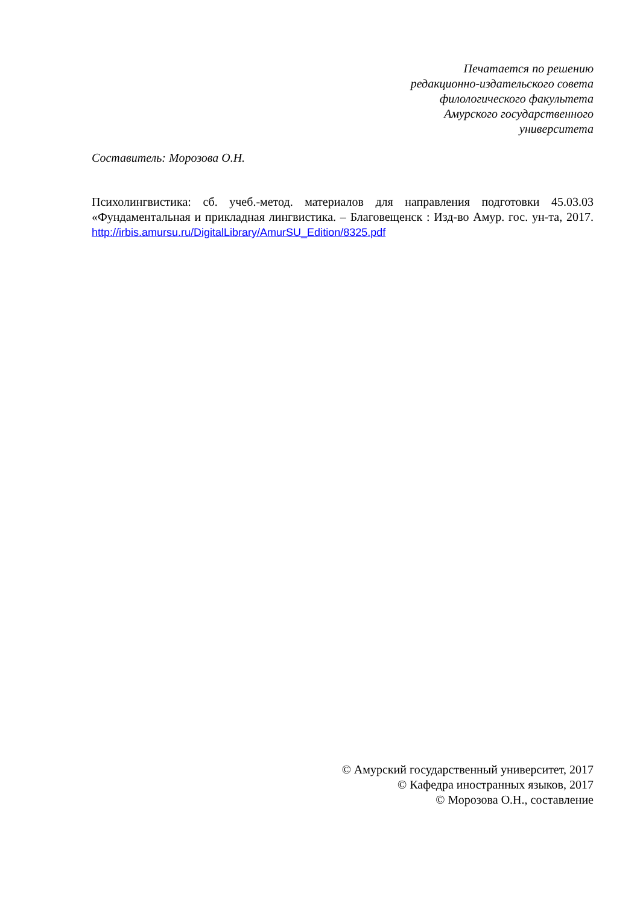Печатается по решению
редакционно-издательского совета
филологического факультета
Амурского государственного
университета
Составитель: Морозова О.Н.
Психолингвистика: сб. учеб.-метод. материалов для направления подготовки 45.03.03 «Фундаментальная и прикладная лингвистика. – Благовещенск : Изд-во Амур. гос. ун-та, 2017. http://irbis.amursu.ru/DigitalLibrary/AmurSU_Edition/8325.pdf
© Амурский государственный университет, 2017
© Кафедра иностранных языков, 2017
© Морозова О.Н., составление